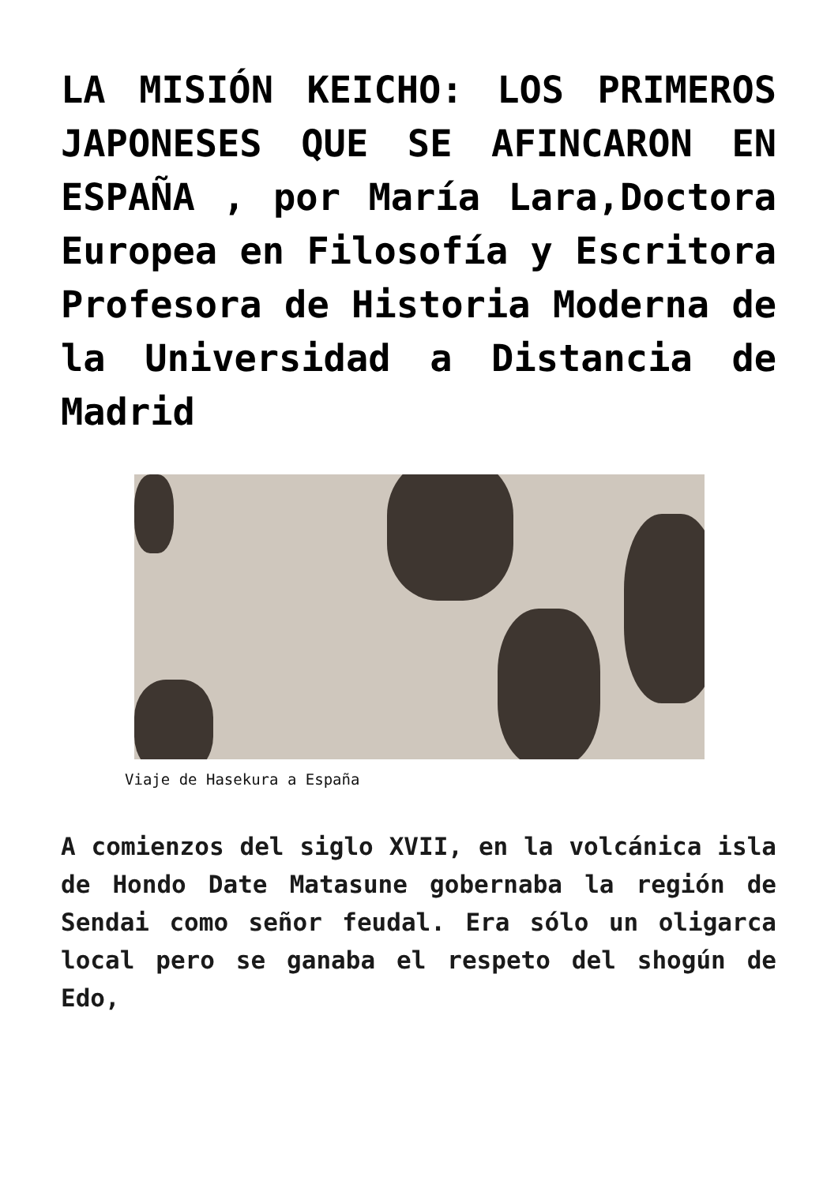LA MISIÓN KEICHO: LOS PRIMEROS JAPONESES QUE SE AFINCARON EN ESPAÑA , por María Lara,Doctora Europea en Filosofía y Escritora Profesora de Historia Moderna de la Universidad a Distancia de Madrid
Viaje de Hasekura a España
A comienzos del siglo XVII, en la volcánica isla de Hondo Date Matasune gobernaba la región de Sendai como señor feudal. Era sólo un oligarca local pero se ganaba el respeto del shogún de Edo,